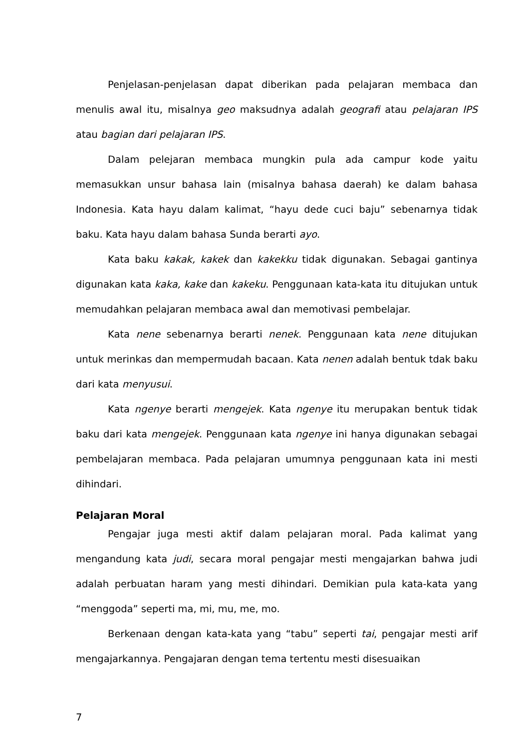Penjelasan-penjelasan dapat diberikan pada pelajaran membaca dan menulis awal itu, misalnya geo maksudnya adalah geografi atau pelajaran IPS atau bagian dari pelajaran IPS.
Dalam pelejaran membaca mungkin pula ada campur kode yaitu memasukkan unsur bahasa lain (misalnya bahasa daerah) ke dalam bahasa Indonesia. Kata hayu dalam kalimat, “hayu dede cuci baju” sebenarnya tidak baku. Kata hayu dalam bahasa Sunda berarti ayo.
Kata baku kakak, kakek dan kakekku tidak digunakan. Sebagai gantinya digunakan kata kaka, kake dan kakeku. Penggunaan kata-kata itu ditujukan untuk memudahkan pelajaran membaca awal dan memotivasi pembelajar.
Kata nene sebenarnya berarti nenek. Penggunaan kata nene ditujukan untuk merinkas dan mempermudah bacaan. Kata nenen adalah bentuk tdak baku dari kata menyusui.
Kata ngenye berarti mengejek. Kata ngenye itu merupakan bentuk tidak baku dari kata mengejek. Penggunaan kata ngenye ini hanya digunakan sebagai pembelajaran membaca. Pada pelajaran umumnya penggunaan kata ini mesti dihindari.
Pelajaran Moral
Pengajar juga mesti aktif dalam pelajaran moral. Pada kalimat yang mengandung kata judi, secara moral pengajar mesti mengajarkan bahwa judi adalah perbuatan haram yang mesti dihindari. Demikian pula kata-kata yang “menggoda” seperti ma, mi, mu, me, mo.
Berkenaan dengan kata-kata yang “tabu” seperti tai, pengajar mesti arif mengajarkannya. Pengajaran dengan tema tertentu mesti disesuaikan
7